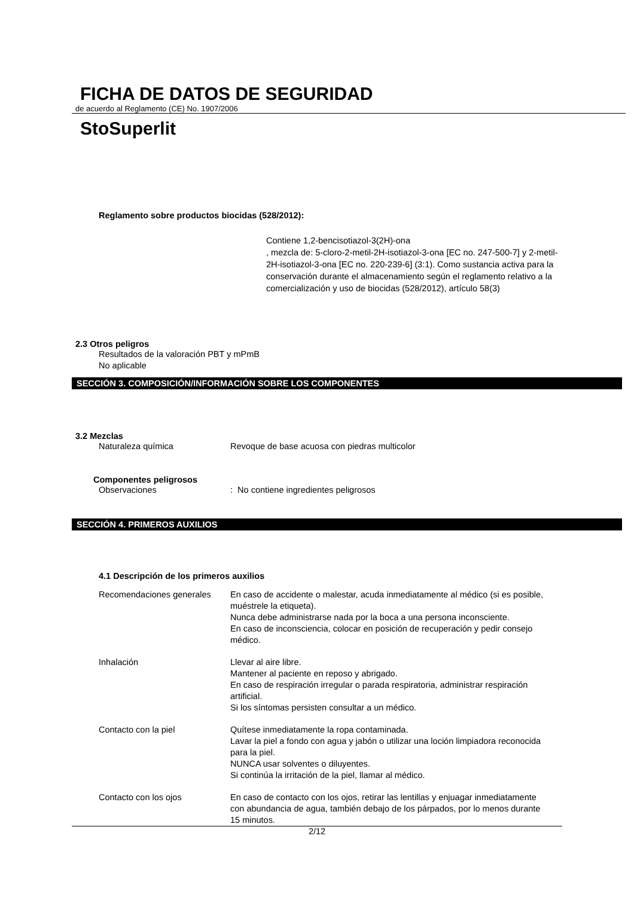FICHA DE DATOS DE SEGURIDAD
de acuerdo al Reglamento (CE) No. 1907/2006
StoSuperlit
Reglamento sobre productos biocidas (528/2012):
Contiene 1,2-bencisotiazol-3(2H)-ona
, mezcla de: 5-cloro-2-metil-2H-isotiazol-3-ona [EC no. 247-500-7] y 2-metil-2H-isotiazol-3-ona [EC no. 220-239-6] (3:1). Como sustancia activa para la conservación durante el almacenamiento según el reglamento relativo a la comercialización y uso de biocidas (528/2012), artículo 58(3)
2.3 Otros peligros
Resultados de la valoración PBT y mPmB
No aplicable
SECCIÓN 3. COMPOSICIÓN/INFORMACIÓN SOBRE LOS COMPONENTES
3.2 Mezclas
Naturaleza química Revoque de base acuosa con piedras multicolor
Componentes peligrosos
Observaciones : No contiene ingredientes peligrosos
SECCIÓN 4. PRIMEROS AUXILIOS
4.1 Descripción de los primeros auxilios
Recomendaciones generales En caso de accidente o malestar, acuda inmediatamente al médico (si es posible, muéstrele la etiqueta).
Nunca debe administrarse nada por la boca a una persona inconsciente.
En caso de inconsciencia, colocar en posición de recuperación y pedir consejo médico.
Inhalación Llevar al aire libre.
Mantener al paciente en reposo y abrigado.
En caso de respiración irregular o parada respiratoria, administrar respiración artificial.
Si los síntomas persisten consultar a un médico.
Contacto con la piel Quítese inmediatamente la ropa contaminada.
Lavar la piel a fondo con agua y jabón o utilizar una loción limpiadora reconocida para la piel.
NUNCA usar solventes o diluyentes.
Si continúa la irritación de la piel, llamar al médico.
Contacto con los ojos En caso de contacto con los ojos, retirar las lentillas y enjuagar inmediatamente con abundancia de agua, también debajo de los párpados, por lo menos durante 15 minutos.
2/12